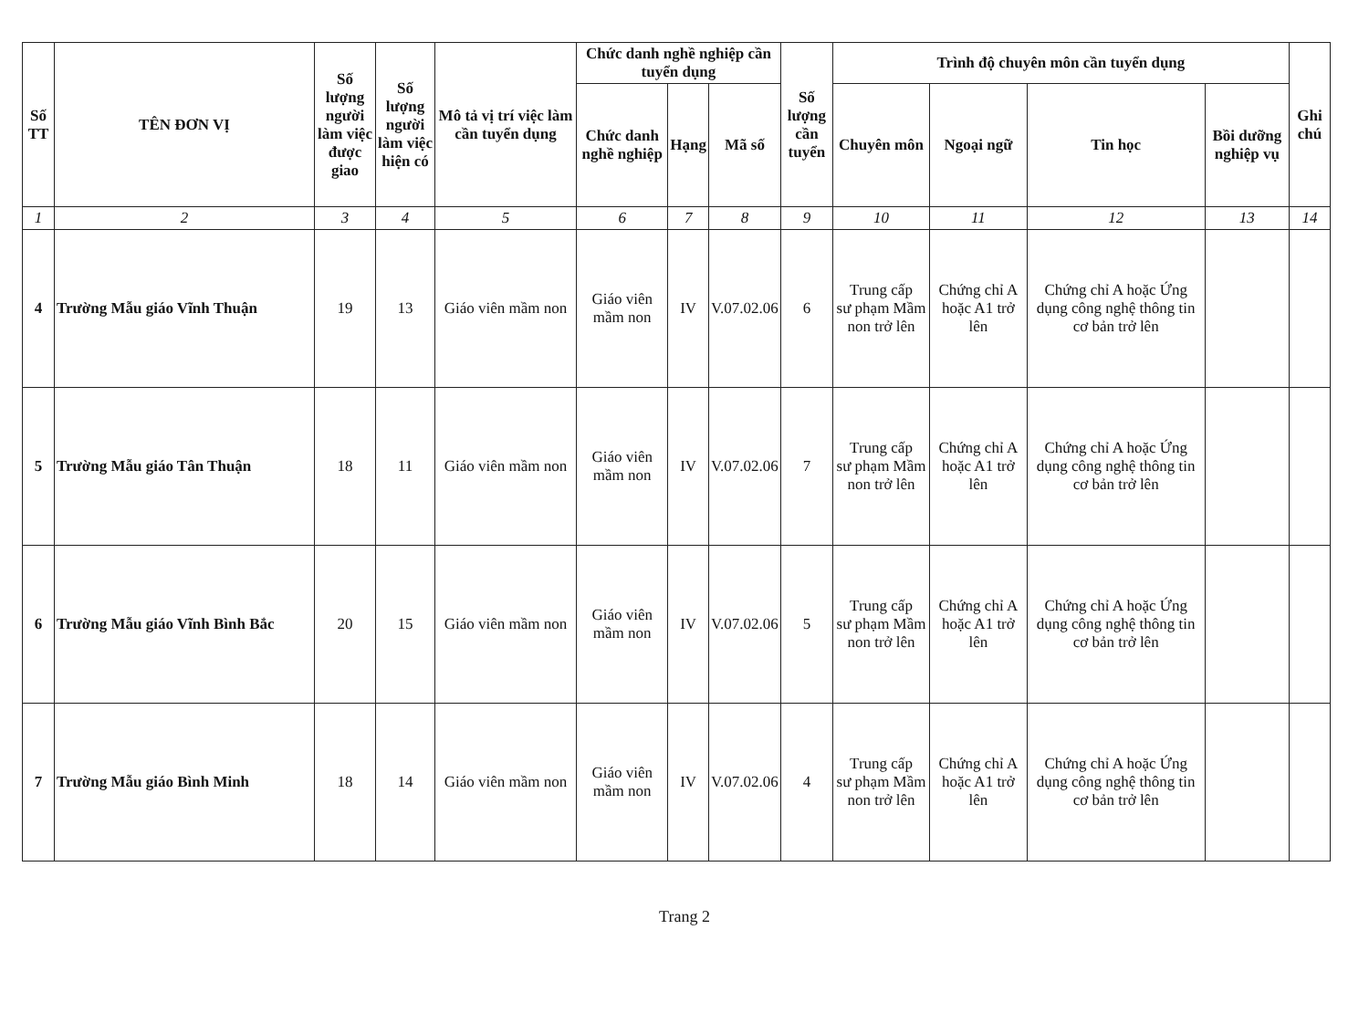| Số TT | TÊN ĐƠN VỊ | Số lượng người làm việc được giao | Số lượng người làm việc hiện có | Mô tả vị trí việc làm cần tuyển dụng | Chức danh nghề nghiệp cần tuyển dụng | | | Số lượng cần tuyển | Trình độ chuyên môn cần tuyển dụng | | | | Ghi chú |
| --- | --- | --- | --- | --- | --- | --- | --- | --- | --- | --- | --- | --- | --- |
| | | | | | Chức danh nghề nghiệp | Hạng | Mã số | | Chuyên môn | Ngoại ngữ | Tin học | Bồi dưỡng nghiệp vụ | |
| 1 | 2 | 3 | 4 | 5 | 6 | 7 | 8 | 9 | 10 | 11 | 12 | 13 | 14 |
| 4 | Trường Mẫu giáo Vĩnh Thuận | 19 | 13 | Giáo viên mầm non | Giáo viên mầm non | IV | V.07.02.06 | 6 | Trung cấp sư phạm Mầm non trở lên | Chứng chỉ A hoặc A1 trở lên | Chứng chỉ A hoặc Ứng dụng công nghệ thông tin cơ bản trở lên | | |
| 5 | Trường Mẫu giáo Tân Thuận | 18 | 11 | Giáo viên mầm non | Giáo viên mầm non | IV | V.07.02.06 | 7 | Trung cấp sư phạm Mầm non trở lên | Chứng chỉ A hoặc A1 trở lên | Chứng chỉ A hoặc Ứng dụng công nghệ thông tin cơ bản trở lên | | |
| 6 | Trường Mẫu giáo Vĩnh Bình Bắc | 20 | 15 | Giáo viên mầm non | Giáo viên mầm non | IV | V.07.02.06 | 5 | Trung cấp sư phạm Mầm non trở lên | Chứng chỉ A hoặc A1 trở lên | Chứng chỉ A hoặc Ứng dụng công nghệ thông tin cơ bản trở lên | | |
| 7 | Trường Mẫu giáo Bình Minh | 18 | 14 | Giáo viên mầm non | Giáo viên mầm non | IV | V.07.02.06 | 4 | Trung cấp sư phạm Mầm non trở lên | Chứng chỉ A hoặc A1 trở lên | Chứng chỉ A hoặc Ứng dụng công nghệ thông tin cơ bản trở lên | | |
Trang 2